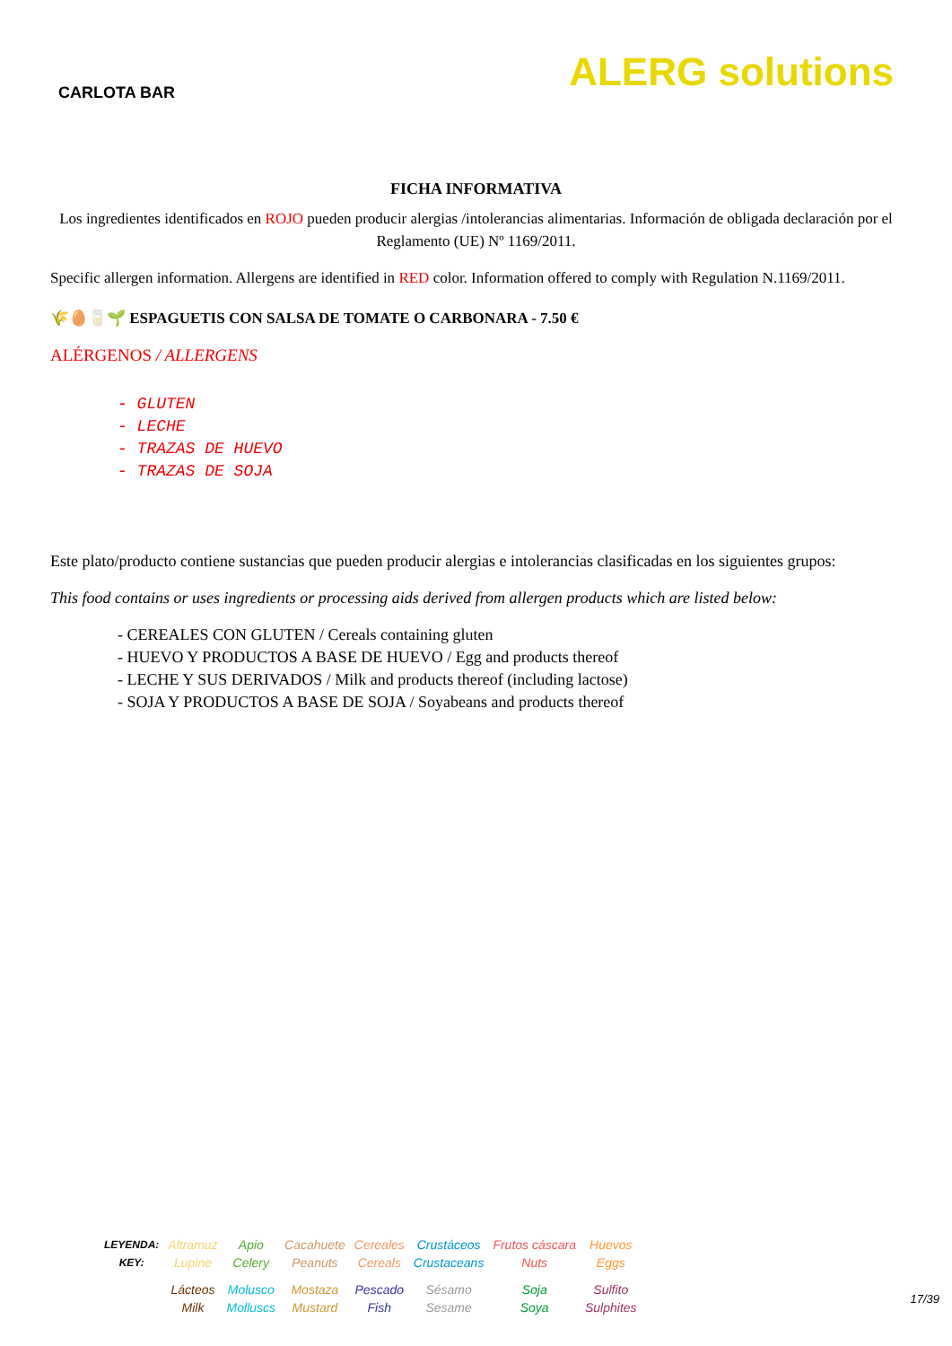CARLOTA BAR
ALERG solutions
FICHA INFORMATIVA
Los ingredientes identificados en ROJO pueden producir alergias /intolerancias alimentarias. Información de obligada declaración por el Reglamento (UE) Nº 1169/2011.
Specific allergen information. Allergens are identified in RED color. Information offered to comply with Regulation N.1169/2011.
🌾🥚🥛🌱 ESPAGUETIS CON SALSA DE TOMATE O CARBONARA - 7.50 €
ALÉRGENOS / ALLERGENS
- GLUTEN
- LECHE
- TRAZAS DE HUEVO
- TRAZAS DE SOJA
Este plato/producto contiene sustancias que pueden producir alergias e intolerancias clasificadas en los siguientes grupos:
This food contains or uses ingredients or processing aids derived from allergen products which are listed below:
- CEREALES CON GLUTEN / Cereals containing gluten
- HUEVO Y PRODUCTOS A BASE DE HUEVO / Egg and products thereof
- LECHE Y SUS DERIVADOS / Milk and products thereof (including lactose)
- SOJA Y PRODUCTOS A BASE DE SOJA / Soyabeans and products thereof
| LEYENDA: KEY: | Altramuz Lupine | Apio Celery | Cacahuete Peanuts | Cereales Cereals | Crustáceos Crustaceans | Frutos cáscara Nuts | Huevos Eggs |
| | Lácteos Milk | Molusco Molluscs | Mostaza Mustard | Pescado Fish | Sésamo Sesame | Soja Soya | Sulfito Sulphites |
17/39